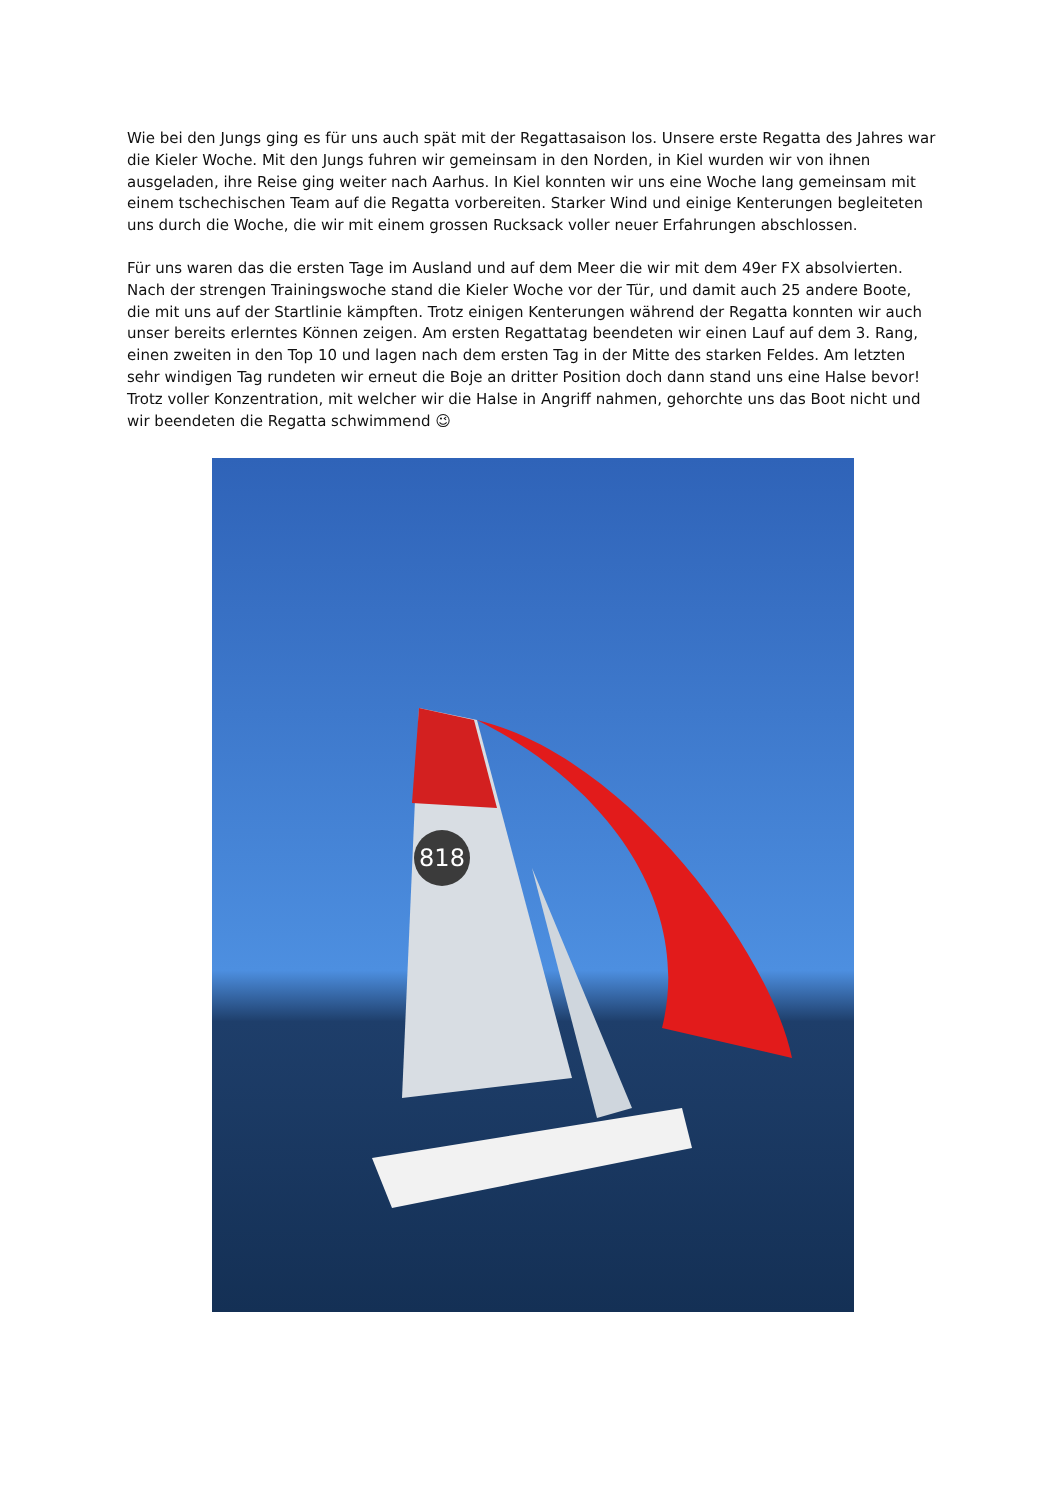Wie bei den Jungs ging es für uns auch spät mit der Regattasaison los. Unsere erste Regatta des Jahres war die Kieler Woche. Mit den Jungs fuhren wir gemeinsam in den Norden, in Kiel wurden wir von ihnen ausgeladen, ihre Reise ging weiter nach Aarhus. In Kiel konnten wir uns eine Woche lang gemeinsam mit einem tschechischen Team auf die Regatta vorbereiten. Starker Wind und einige Kenterungen begleiteten uns durch die Woche, die wir mit einem grossen Rucksack voller neuer Erfahrungen abschlossen.
Für uns waren das die ersten Tage im Ausland und auf dem Meer die wir mit dem 49er FX absolvierten. Nach der strengen Trainingswoche stand die Kieler Woche vor der Tür, und damit auch 25 andere Boote, die mit uns auf der Startlinie kämpften. Trotz einigen Kenterungen während der Regatta konnten wir auch unser bereits erlerntes Können zeigen. Am ersten Regattatag beendeten wir einen Lauf auf dem 3. Rang, einen zweiten in den Top 10 und lagen nach dem ersten Tag in der Mitte des starken Feldes. Am letzten sehr windigen Tag rundeten wir erneut die Boje an dritter Position doch dann stand uns eine Halse bevor! Trotz voller Konzentration, mit welcher wir die Halse in Angriff nahmen, gehorchte uns das Boot nicht und wir beendeten die Regatta schwimmend 😉
818